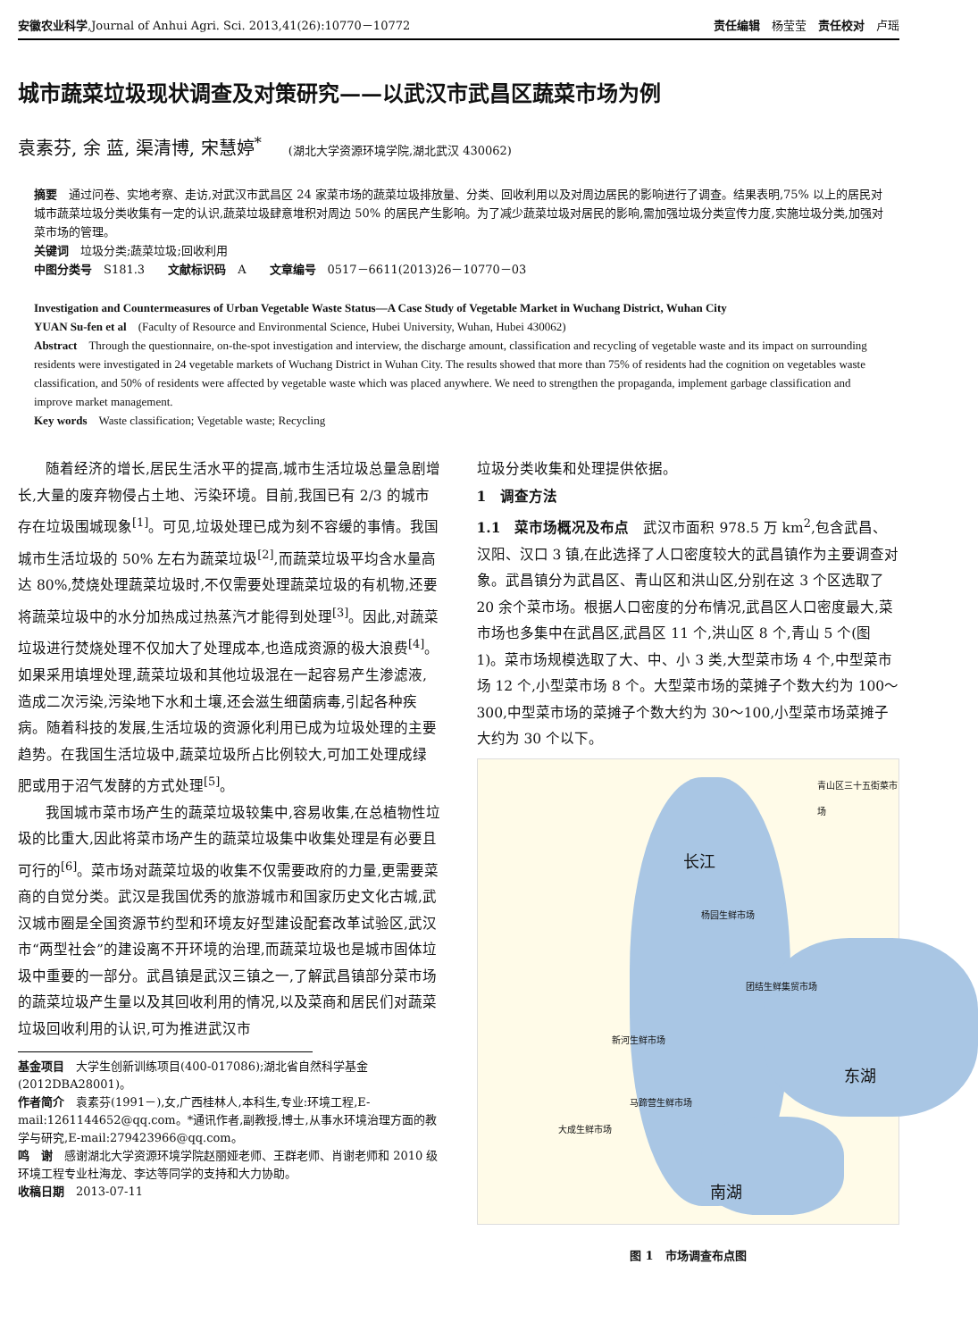安徽农业科学,Journal of Anhui Agri. Sci. 2013,41(26):10770－10772 责任编辑　杨莹莹　责任校对　卢瑶
城市蔬菜垃圾现状调查及对策研究——以武汉市武昌区蔬菜市场为例
袁素芬, 余 蓝, 渠清博, 宋慧婷<sup>*</sup> (湖北大学资源环境学院,湖北武汉 430062)
摘要　通过问卷、实地考察、走访,对武汉市武昌区 24 家菜市场的蔬菜垃圾排放量、分类、回收利用以及对周边居民的影响进行了调查。结果表明,75% 以上的居民对城市蔬菜垃圾分类收集有一定的认识,蔬菜垃圾肆意堆积对周边 50% 的居民产生影响。为了减少蔬菜垃圾对居民的影响,需加强垃圾分类宣传力度,实施垃圾分类,加强对菜市场的管理。
关键词　垃圾分类;蔬菜垃圾;回收利用
中图分类号　S181.3　　文献标识码　A　　文章编号　0517－6611(2013)26－10770－03
Investigation and Countermeasures of Urban Vegetable Waste Status—A Case Study of Vegetable Market in Wuchang District, Wuhan City
YUAN Su-fen et al　(Faculty of Resource and Environmental Science, Hubei University, Wuhan, Hubei 430062)
Abstract　Through the questionnaire, on-the-spot investigation and interview, the discharge amount, classification and recycling of vegetable waste and its impact on surrounding residents were investigated in 24 vegetable markets of Wuchang District in Wuhan City. The results showed that more than 75% of residents had the cognition on vegetables waste classification, and 50% of residents were affected by vegetable waste which was placed anywhere. We need to strengthen the propaganda, implement garbage classification and improve market management.
Key words　Waste classification; Vegetable waste; Recycling
随着经济的增长,居民生活水平的提高,城市生活垃圾总量急剧增长,大量的废弃物侵占土地、污染环境。目前,我国已有 2/3 的城市存在垃圾围城现象<sup>[1]</sup>。可见,垃圾处理已成为刻不容缓的事情。我国城市生活垃圾的 50% 左右为蔬菜垃圾<sup>[2]</sup>,而蔬菜垃圾平均含水量高达 80%,焚烧处理蔬菜垃圾时,不仅需要处理蔬菜垃圾的有机物,还要将蔬菜垃圾中的水分加热成过热蒸汽才能得到处理<sup>[3]</sup>。因此,对蔬菜垃圾进行焚烧处理不仅加大了处理成本,也造成资源的极大浪费<sup>[4]</sup>。如果采用填埋处理,蔬菜垃圾和其他垃圾混在一起容易产生渗滤液,造成二次污染,污染地下水和土壤,还会滋生细菌病毒,引起各种疾病。随着科技的发展,生活垃圾的资源化利用已成为垃圾处理的主要趋势。在我国生活垃圾中,蔬菜垃圾所占比例较大,可加工处理成绿肥或用于沼气发酵的方式处理<sup>[5]</sup>。
我国城市菜市场产生的蔬菜垃圾较集中,容易收集,在总植物性垃圾的比重大,因此将菜市场产生的蔬菜垃圾集中收集处理是有必要且可行的<sup>[6]</sup>。菜市场对蔬菜垃圾的收集不仅需要政府的力量,更需要菜商的自觉分类。武汉是我国优秀的旅游城市和国家历史文化古城,武汉城市圈是全国资源节约型和环境友好型建设配套改革试验区,武汉市“两型社会”的建设离不开环境的治理,而蔬菜垃圾也是城市固体垃圾中重要的一部分。武昌镇是武汉三镇之一,了解武昌镇部分菜市场的蔬菜垃圾产生量以及其回收利用的情况,以及菜商和居民们对蔬菜垃圾回收利用的认识,可为推进武汉市
基金项目　大学生创新训练项目(400-017086);湖北省自然科学基金(2012DBA28001)。
作者简介　袁素芬(1991－),女,广西桂林人,本科生,专业:环境工程,E-mail:1261144652@qq.com。*通讯作者,副教授,博士,从事水环境治理方面的教学与研究,E-mail:279423966@qq.com。
鸣　谢　感谢湖北大学资源环境学院赵丽娅老师、王群老师、肖谢老师和 2010 级环境工程专业杜海龙、李达等同学的支持和大力协助。
收稿日期　2013-07-11
垃圾分类收集和处理提供依据。
1　调查方法
1.1　菜市场概况及布点　武汉市面积 978.5 万 km<sup>2</sup>,包含武昌、汉阳、汉口 3 镇,在此选择了人口密度较大的武昌镇作为主要调查对象。武昌镇分为武昌区、青山区和洪山区,分别在这 3 个区选取了 20 余个菜市场。根据人口密度的分布情况,武昌区人口密度最大,菜市场也多集中在武昌区,武昌区 11 个,洪山区 8 个,青山 5 个(图 1)。菜市场规模选取了大、中、小 3 类,大型菜市场 4 个,中型菜市场 12 个,小型菜市场 8 个。大型菜市场的菜摊子个数大约为 100～300,中型菜市场的菜摊子个数大约为 30～100,小型菜市场菜摊子大约为 30 个以下。
青山区三十五街菜市场
长江
杨园生鲜市场
团结生鲜集贸市场
东湖
新河生鲜市场
马蹄营生鲜市场
大成生鲜市场
南湖
图 1　市场调查布点图